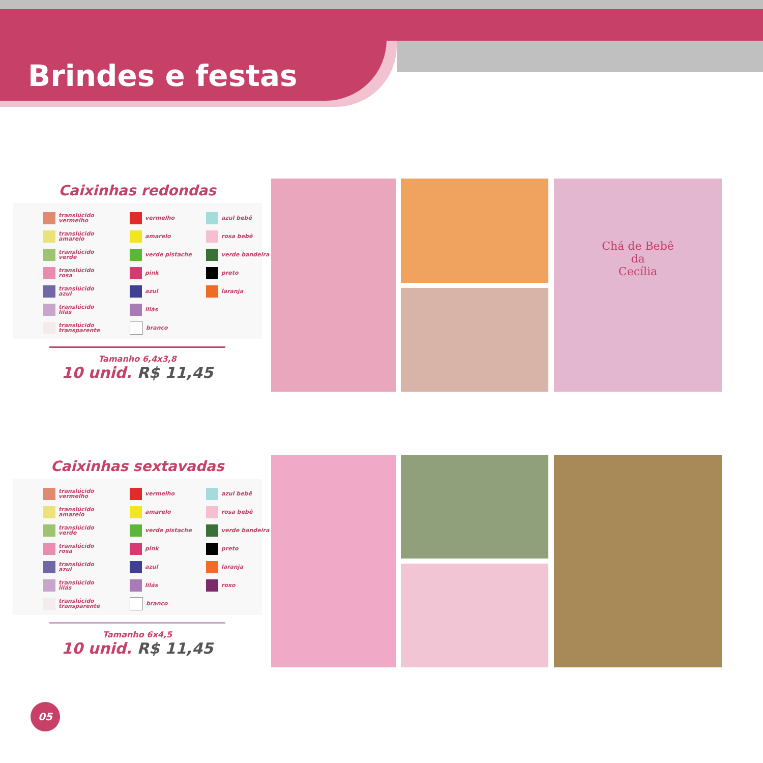Brindes e festas
Caixinhas redondas
translúcido
vermelho
vermelho
azul bebê
translúcido
amarelo
amarelo
rosa bebê
translúcido
verde
verde pistache
verde bandeira
translúcido
rosa
pink
preto
translúcido
azul
azul
laranja
translúcido
lilás
lilás
translúcido
transparente
branco
Tamanho 6,4x3,8
10 unid. R$ 11,45
Caixinhas sextavadas
translúcido
vermelho
vermelho
azul bebê
translúcido
amarelo
amarelo
rosa bebê
translúcido
verde
verde pistache
verde bandeira
translúcido
rosa
pink
preto
translúcido
azul
azul
laranja
translúcido
lilás
lilás
roxo
translúcido
transparente
branco
Tamanho 6x4,5
10 unid. R$ 11,45
Chá de Bebê
da
Cecília
05